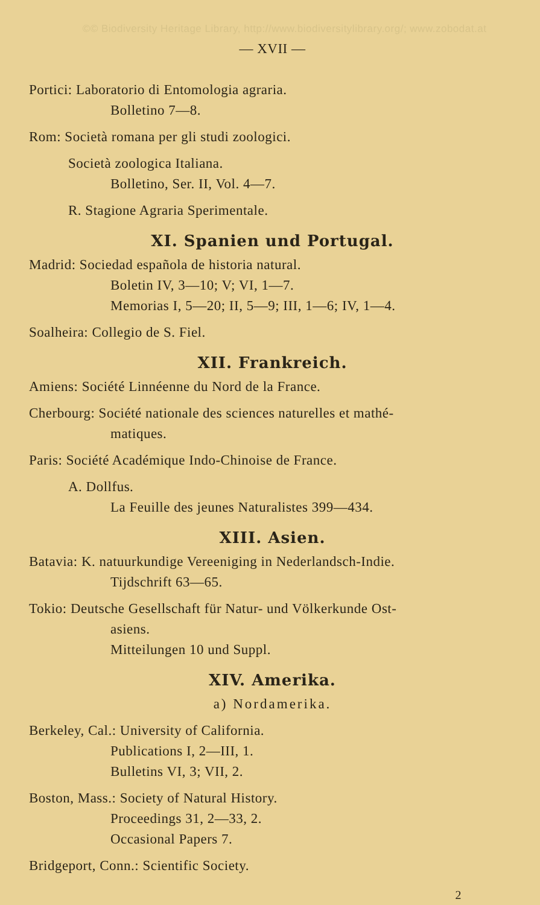©© Biodiversity Heritage Library, http://www.biodiversitylibrary.org/; www.zobodat.at
— XVII —
Portici: Laboratorio di Entomologia agraria.
Bolletino 7—8.
Rom: Società romana per gli studi zoologici.
Società zoologica Italiana.
Bolletino, Ser. II, Vol. 4—7.
R. Stagione Agraria Sperimentale.
XI. Spanien und Portugal.
Madrid: Sociedad española de historia natural.
Boletin IV, 3—10; V; VI, 1—7.
Memorias I, 5—20; II, 5—9; III, 1—6; IV, 1—4.
Soalheira: Collegio de S. Fiel.
XII. Frankreich.
Amiens: Société Linnéenne du Nord de la France.
Cherbourg: Société nationale des sciences naturelles et mathé-
matiques.
Paris: Société Académique Indo-Chinoise de France.
A. Dollfus.
La Feuille des jeunes Naturalistes 399—434.
XIII. Asien.
Batavia: K. natuurkundige Vereeniging in Nederlandsch-Indie.
Tijdschrift 63—65.
Tokio: Deutsche Gesellschaft für Natur- und Völkerkunde Ost-
asiens.
Mitteilungen 10 und Suppl.
XIV. Amerika.
a) Nordamerika.
Berkeley, Cal.: University of California.
Publications I, 2—III, 1.
Bulletins VI, 3; VII, 2.
Boston, Mass.: Society of Natural History.
Proceedings 31, 2—33, 2.
Occasional Papers 7.
Bridgeport, Conn.: Scientific Society.
2